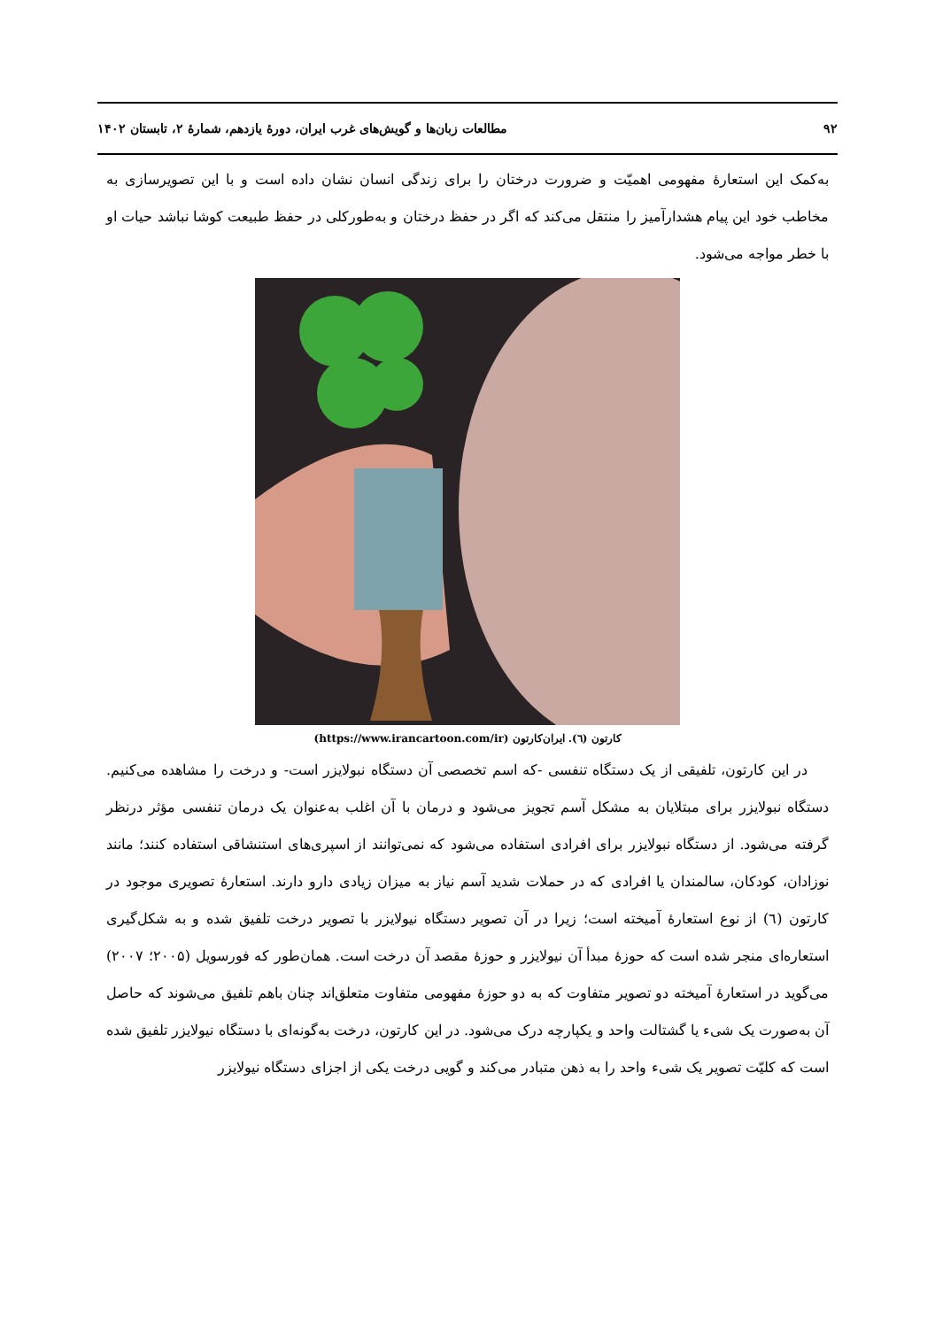۹۲ مطالعات زبان‌ها و گویش‌های غرب ایران، دورهٔ یازدهم، شمارهٔ ۲، تابستان ۱۴۰۲
به‌کمک این استعارهٔ مفهومی اهمیّت و ضرورت درختان را برای زندگی انسان نشان داده است و با این تصویرسازی به مخاطب خود این پیام هشدارآمیز را منتقل می‌کند که اگر در حفظ درختان و به‌طورکلی در حفظ طبیعت کوشا نباشد حیات او با خطر مواجه می‌شود.
کارتون (٦). ایران‌کارتون (https://www.irancartoon.com/ir)
در این کارتون، تلفیقی از یک دستگاه تنفسی -که اسم تخصصی آن دستگاه نبولایزر است- و درخت را مشاهده می‌کنیم. دستگاه نبولایزر برای مبتلایان به مشکل آسم تجویز می‌شود و درمان با آن اغلب به‌عنوان یک درمان تنفسی مؤثر درنظر گرفته می‌شود. از دستگاه نبولایزر برای افرادی استفاده می‌شود که نمی‌توانند از اسپری‌های استنشاقی استفاده کنند؛ مانند نوزادان، کودکان، سالمندان یا افرادی که در حملات شدید آسم نیاز به میزان زیادی دارو دارند. استعارهٔ تصویری موجود در کارتون (٦) از نوع استعارهٔ آمیخته است؛ زیرا در آن تصویر دستگاه نیولایزر با تصویر درخت تلفیق شده و به شکل‌گیری استعاره‌ای منجر شده است که حوزهٔ مبدأ آن نیولایزر و حوزهٔ مقصد آن درخت است. همان‌طور که فورسویل (۲۰۰۵؛ ۲۰۰۷) می‌گوید در استعارهٔ آمیخته دو تصویر متفاوت که به دو حوزهٔ مفهومی متفاوت متعلق‌اند چنان باهم تلفیق می‌شوند که حاصل آن به‌صورت یک شیء یا گشتالت واحد و یکپارچه درک می‌شود. در این کارتون، درخت به‌گونه‌ای با دستگاه نیولایزر تلفیق شده است که کلیّت تصویر یک شیء واحد را به ذهن متبادر می‌کند و گویی درخت یکی از اجزای دستگاه نیولایزر